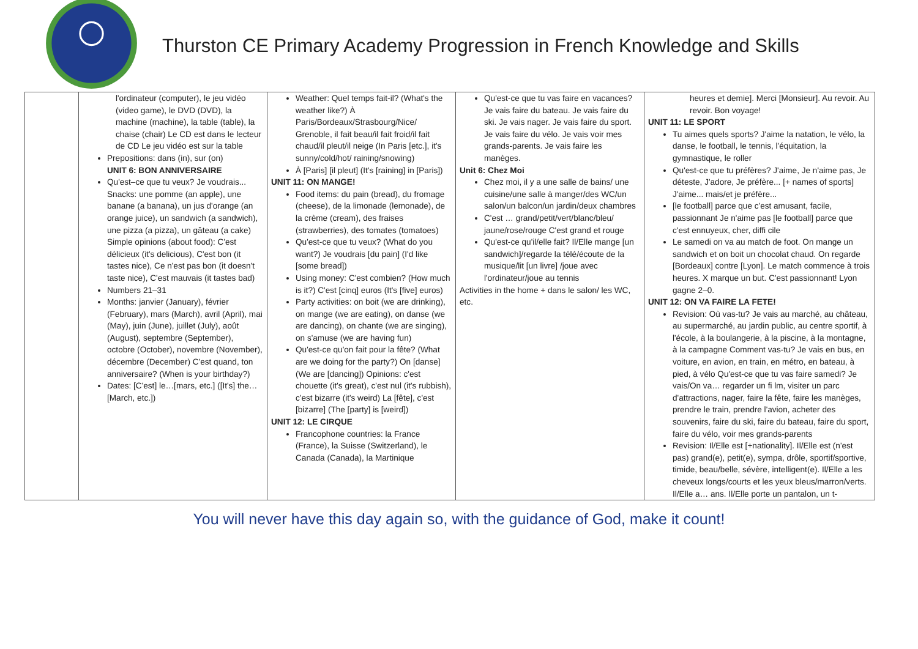Thurston CE Primary Academy Progression in French Knowledge and Skills
| | l'ordinateur (computer), le jeu vidéo (video game), le DVD (DVD), la machine (machine), la table (table), la chaise (chair) Le CD est dans le lecteur de CD Le jeu vidéo est sur la table Prepositions: dans (in), sur (on) UNIT 6: BON ANNIVERSAIRE Qu'est–ce que tu veux? Je voudrais... Snacks: une pomme (an apple), une banane (a banana), un jus d'orange (an orange juice), un sandwich (a sandwich), une pizza (a pizza), un gâteau (a cake) Simple opinions (about food): C'est délicieux (it's delicious), C'est bon (it tastes nice), Ce n'est pas bon (it doesn't taste nice), C'est mauvais (it tastes bad) Numbers 21–31 Months: janvier (January), février (February), mars (March), avril (April), mai (May), juin (June), juillet (July), août (August), septembre (September), octobre (October), novembre (November), décembre (December) C'est quand, ton anniversaire? (When is your birthday?) Dates: [C'est] le…[mars, etc.] ([It's] the… [March, etc.]) | Weather: Quel temps fait-il? (What's the weather like?) À Paris/Bordeaux/Strasbourg/Nice/ Grenoble, il fait beau/il fait froid/il fait chaud/il pleut/il neige (In Paris [etc.], it's sunny/cold/hot/ raining/snowing) À [Paris] [il pleut] (It's [raining] in [Paris]) UNIT 11: ON MANGE! Food items: du pain (bread), du fromage (cheese), de la limonade (lemonade), de la crème (cream), des fraises (strawberries), des tomates (tomatoes) Qu'est-ce que tu veux? (What do you want?) Je voudrais [du pain] (I'd like [some bread]) Using money: C'est combien? (How much is it?) C'est [cinq] euros (It's [five] euros) Party activities: on boit (we are drinking), on mange (we are eating), on danse (we are dancing), on chante (we are singing), on s'amuse (we are having fun) Qu'est-ce qu'on fait pour la fête? (What are we doing for the party?) On [danse] (We are [dancing]) Opinions: c'est chouette (it's great), c'est nul (it's rubbish), c'est bizarre (it's weird) La [fête], c'est [bizarre] (The [party] is [weird]) UNIT 12: LE CIRQUE Francophone countries: la France (France), la Suisse (Switzerland), le Canada (Canada), la Martinique | Qu'est-ce que tu vas faire en vacances? Je vais faire du bateau. Je vais faire du ski. Je vais nager. Je vais faire du sport. Je vais faire du vélo. Je vais voir mes grands-parents. Je vais faire les manèges. Unit 6: Chez Moi Chez moi, il y a une salle de bains/ une cuisine/une salle à manger/des WC/un salon/un balcon/un jardin/deux chambres C'est … grand/petit/vert/blanc/bleu/ jaune/rose/rouge C'est grand et rouge Qu'est-ce qu'il/elle fait? Il/Elle mange [un sandwich]/regarde la télé/écoute de la musique/lit [un livre] /joue avec l'ordinateur/joue au tennis Activities in the home + dans le salon/ les WC, etc. | heures et demie]. Merci [Monsieur]. Au revoir. Au revoir. Bon voyage! UNIT 11: LE SPORT Tu aimes quels sports? J'aime la natation, le vélo, la danse, le football, le tennis, l'équitation, la gymnastique, le roller Qu'est-ce que tu préfères? J'aime, Je n'aime pas, Je déteste, J'adore, Je préfère... [+ names of sports] J'aime... mais/et je préfère... [le football] parce que c'est amusant, facile, passionnant Je n'aime pas [le football] parce que c'est ennuyeux, cher, diffi cile Le samedi on va au match de foot. On mange un sandwich et on boit un chocolat chaud. On regarde [Bordeaux] contre [Lyon]. Le match commence à trois heures. X marque un but. C'est passionnant! Lyon gagne 2–0. UNIT 12: ON VA FAIRE LA FETE! Revision: Où vas-tu? Je vais au marché, au château, au supermarché, au jardin public, au centre sportif, à l'école, à la boulangerie, à la piscine, à la montagne, à la campagne Comment vas-tu? Je vais en bus, en voiture, en avion, en train, en métro, en bateau, à pied, à vélo Qu'est-ce que tu vas faire samedi? Je vais/On va… regarder un fi lm, visiter un parc d'attractions, nager, faire la fête, faire les manèges, prendre le train, prendre l'avion, acheter des souvenirs, faire du ski, faire du bateau, faire du sport, faire du vélo, voir mes grands-parents Revision: Il/Elle est [+nationality]. Il/Elle est (n'est pas) grand(e), petit(e), sympa, drôle, sportif/sportive, timide, beau/belle, sévère, intelligent(e). Il/Elle a les cheveux longs/courts et les yeux bleus/marron/verts. Il/Elle a… ans. Il/Elle porte un pantalon, un t- |
You will never have this day again so, with the guidance of God, make it count!